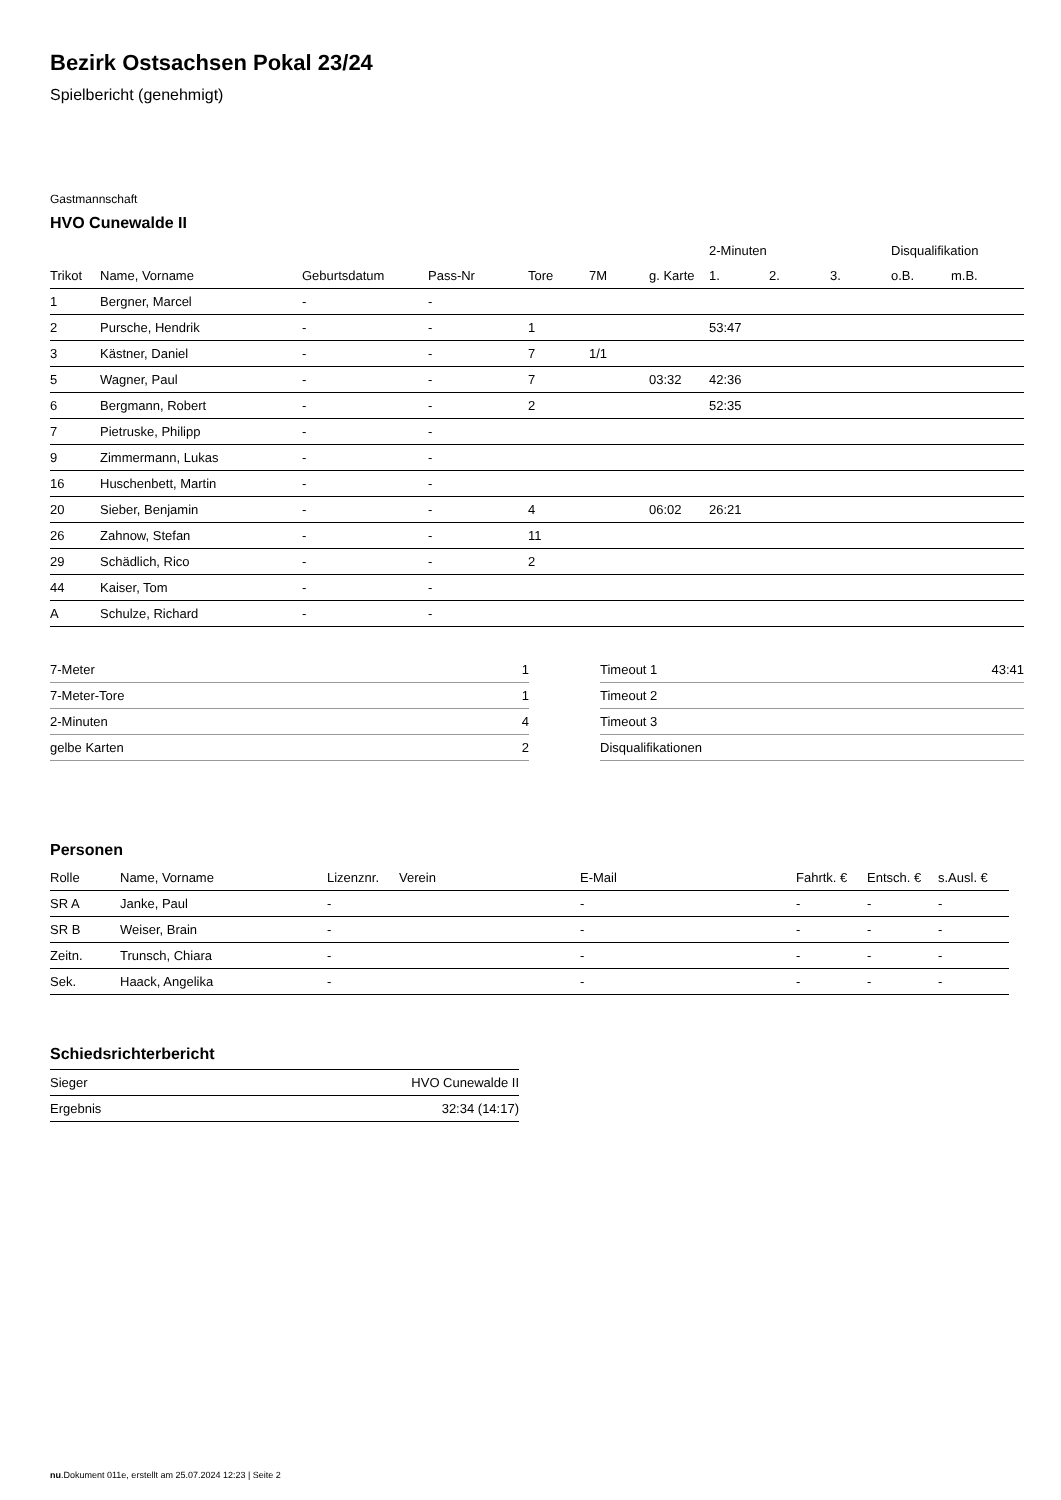Bezirk Ostsachsen Pokal 23/24
Spielbericht (genehmigt)
Gastmannschaft
HVO Cunewalde II
| | | | | | | | 2-Minuten | | | Disqualifikation | |
| --- | --- | --- | --- | --- | --- | --- | --- | --- | --- | --- | --- |
| Trikot | Name, Vorname | Geburtsdatum | Pass-Nr | Tore | 7M | g. Karte | 1. | 2. | 3. | o.B. | m.B. |
| 1 | Bergner, Marcel | - | - | | | | | | | | |
| 2 | Pursche, Hendrik | - | - | 1 | | | 53:47 | | | | |
| 3 | Kästner, Daniel | - | - | 7 | 1/1 | | | | | | |
| 5 | Wagner, Paul | - | - | 7 | | 03:32 | 42:36 | | | | |
| 6 | Bergmann, Robert | - | - | 2 | | | 52:35 | | | | |
| 7 | Pietruske, Philipp | - | - | | | | | | | | |
| 9 | Zimmermann, Lukas | - | - | | | | | | | | |
| 16 | Huschenbett, Martin | - | - | | | | | | | | |
| 20 | Sieber, Benjamin | - | - | 4 | | 06:02 | 26:21 | | | | |
| 26 | Zahnow, Stefan | - | - | 11 | | | | | | | |
| 29 | Schädlich, Rico | - | - | 2 | | | | | | | |
| 44 | Kaiser, Tom | - | - | | | | | | | | |
| A | Schulze, Richard | - | - | | | | | | | | |
| 7-Meter | 1 |
| 7-Meter-Tore | 1 |
| 2-Minuten | 4 |
| gelbe Karten | 2 |
| Timeout 1 | 43:41 |
| Timeout 2 | |
| Timeout 3 | |
| Disqualifikationen | |
Personen
| Rolle | Name, Vorname | Lizenznr. | Verein | E-Mail | Fahrtk. € | Entsch. € | s.Ausl. € |
| --- | --- | --- | --- | --- | --- | --- | --- |
| SR A | Janke, Paul | - | | - | - | - | - |
| SR B | Weiser, Brain | - | | - | - | - | - |
| Zeitn. | Trunsch, Chiara | - | | - | - | - | - |
| Sek. | Haack, Angelika | - | | - | - | - | - |
Schiedsrichterbericht
| Sieger | HVO Cunewalde II |
| Ergebnis | 32:34 (14:17) |
nu.Dokument 011e, erstellt am 25.07.2024 12:23 | Seite 2